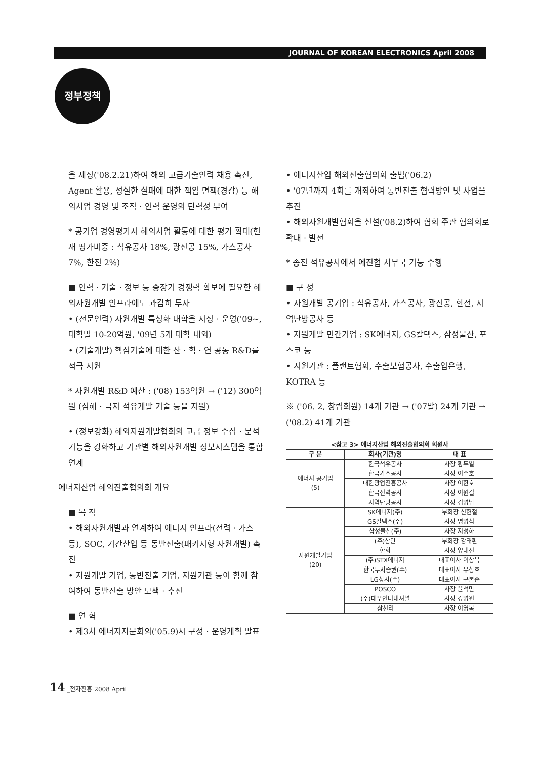JOURNAL OF KOREAN ELECTRONICS April 2008
정부정책
을 제정('08.2.21)하여 해외 고급기술인력 채용 촉진, Agent 활용, 성실한 실패에 대한 책임 면책(경감) 등 해외사업 경영 및 조직 · 인력 운영의 탄력성 부여
* 공기업 경영평가시 해외사업 활동에 대한 평가 확대(현재 평가비중 : 석유공사 18%, 광진공 15%, 가스공사 7%, 한전 2%)
■ 인력 · 기술 · 정보 등 중장기 경쟁력 확보에 필요한 해외자원개발 인프라에도 과감히 투자
• (전문인력) 자원개발 특성화 대학을 지정 · 운영('09~, 대학별 10-20억원, '09년 5개 대학 내외)
• (기술개발) 핵심기술에 대한 산 · 학 · 연 공동 R&D를 적극 지원
* 자원개발 R&D 예산 : ('08) 153억원 → ('12) 300억원 (심해 · 극지 석유개발 기술 등을 지원)
• (정보강화) 해외자원개발협회의 고급 정보 수집 · 분석 기능을 강화하고 기관별 해외자원개발 정보시스템을 통합 연계
에너지산업 해외진출협의회 개요
■ 목 적
• 해외자원개발과 연계하여 에너지 인프라(전력 · 가스 등), SOC, 기간산업 등 동반진출(패키지형 자원개발) 촉진
• 자원개발 기업, 동반진출 기업, 지원기관 등이 함께 참여하여 동반진출 방안 모색 · 추진
■ 연 혁
• 제3차 에너지자문회의('05.9)시 구성 · 운영계획 발표
• 에너지산업 해외진출협의회 출범('06.2)
• '07년까지 4회를 개최하여 동반진출 협력방안 및 사업을 추진
• 해외자원개발협회을 신설('08.2)하여 협회 주관 협의회로 확대 · 발전
* 종전 석유공사에서 에진협 사무국 기능 수행
■ 구 성
• 자원개발 공기업 : 석유공사, 가스공사, 광진공, 한전, 지역난방공사 등
• 자원개발 민간기업 : SK에너지, GS칼텍스, 삼성물산, 포스코 등
• 지원기관 : 플랜트협회, 수출보험공사, 수출입은행, KOTRA 등
※ ('06. 2, 창립회원) 14개 기관 → ('07말) 24개 기관 → ('08.2) 41개 기관
| <참고 3> 에너지산업 해외진출협의회 회원사 | | |
| --- | --- | --- |
| 구 분 | 회사(기관)명 | 대 표 |
| 에너지 공기업 (5) | 한국석유공사 | 사장 황두열 |
| | 한국가스공사 | 사장 이수호 |
| | 대한광업진흥공사 | 사장 이한호 |
| | 한국전력공사 | 사장 이원걸 |
| | 지역난방공사 | 사장 김영남 |
| 자원개발기업 (20) | SK에너지(주) | 부회장 신헌철 |
| | GS칼텍스(주) | 사장 명영식 |
| | 삼성물산(주) | 사장 지성하 |
| | (주)삼탄 | 부회장 강태환 |
| | 한화 | 사장 양태진 |
| | (주)STX에너지 | 대표이사 이상옥 |
| | 한국투자증권(주) | 대표이사 유상호 |
| | LG상사(주) | 대표이사 구본준 |
| | POSCO | 사장 윤석만 |
| | (주)대우인터내셔널 | 사장 강영원 |
| | 삼천리 | 사장 이영복 |
14 _전자진흥 2008 April